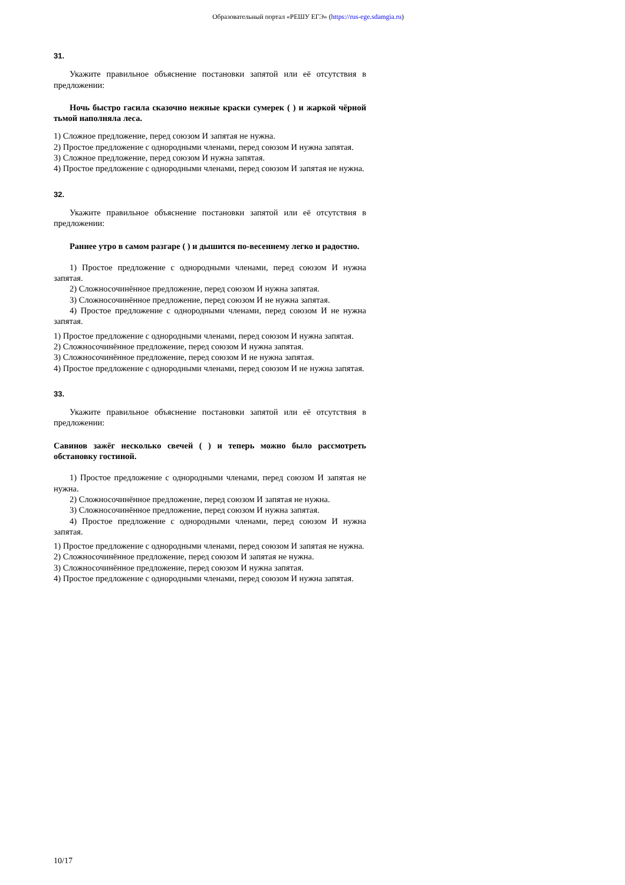Образовательный портал «РЕШУ ЕГЭ» (https://rus-ege.sdamgia.ru)
31.
Укажите правильное объяснение постановки запятой или её отсутствия в предложении:
Ночь быстро гасила сказочно нежные краски сумерек ( ) и жаркой чёрной тьмой наполняла леса.
1) Сложное предложение, перед союзом И запятая не нужна.
2) Простое предложение с однородными членами, перед союзом И нужна запятая.
3) Сложное предложение, перед союзом И нужна запятая.
4) Простое предложение с однородными членами, перед союзом И запятая не нужна.
32.
Укажите правильное объяснение постановки запятой или её отсутствия в предложении:
Раннее утро в самом разгаре ( ) и дышится по-весеннему легко и радостно.
1) Простое предложение с однородными членами, перед союзом И нужна запятая.
2) Сложносочинённое предложение, перед союзом И нужна запятая.
3) Сложносочинённое предложение, перед союзом И не нужна запятая.
4) Простое предложение с однородными членами, перед союзом И не нужна запятая.
1) Простое предложение с однородными членами, перед союзом И нужна запятая.
2) Сложносочинённое предложение, перед союзом И нужна запятая.
3) Сложносочинённое предложение, перед союзом И не нужна запятая.
4) Простое предложение с однородными членами, перед союзом И не нужна запятая.
33.
Укажите правильное объяснение постановки запятой или её отсутствия в предложении:
Савинов зажёг несколько свечей ( ) и теперь можно было рассмотреть обстановку гостиной.
1) Простое предложение с однородными членами, перед союзом И запятая не нужна.
2) Сложносочинённое предложение, перед союзом И запятая не нужна.
3) Сложносочинённое предложение, перед союзом И нужна запятая.
4) Простое предложение с однородными членами, перед союзом И нужна запятая.
1) Простое предложение с однородными членами, перед союзом И запятая не нужна.
2) Сложносочинённое предложение, перед союзом И запятая не нужна.
3) Сложносочинённое предложение, перед союзом И нужна запятая.
4) Простое предложение с однородными членами, перед союзом И нужна запятая.
10/17